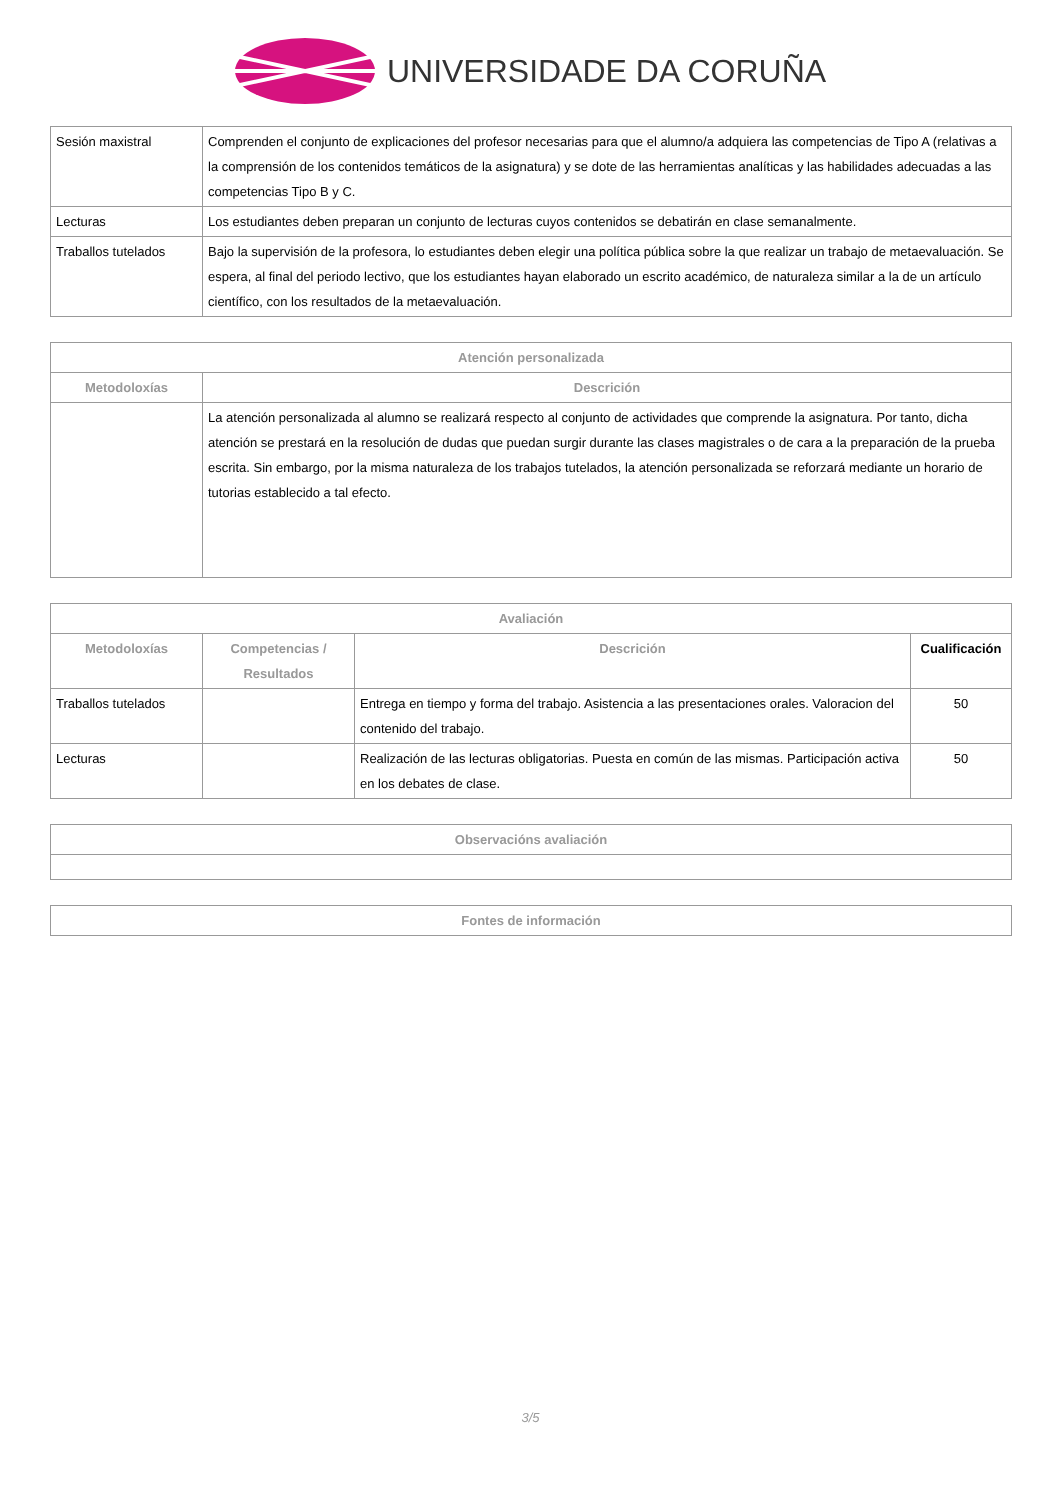UNIVERSIDADE DA CORUÑA
| Sesión maxistral | Comprenden el conjunto de explicaciones del profesor necesarias para que el alumno/a adquiera las competencias de Tipo A (relativas a la comprensión de los contenidos temáticos de la asignatura) y se dote de las herramientas analíticas y las habilidades adecuadas a las competencias Tipo B y C. |
| Lecturas | Los estudiantes deben preparan un conjunto de lecturas cuyos contenidos se debatirán en clase semanalmente. |
| Traballos tutelados | Bajo la supervisión de la profesora, lo estudiantes deben elegir una política pública sobre la que realizar un trabajo de metaevaluación. Se espera, al final del periodo lectivo, que los estudiantes hayan elaborado un escrito académico, de naturaleza similar a la de un artículo científico, con los resultados de la metaevaluación. |
| Atención personalizada | |
| --- | --- |
| Metodoloxías | Descrición |
| | La atención personalizada al alumno se realizará respecto al conjunto de actividades que comprende la asignatura. Por tanto, dicha atención se prestará en la resolución de dudas que puedan surgir durante las clases magistrales o de cara a la preparación de la prueba escrita. Sin embargo, por la misma naturaleza de los trabajos tutelados, la atención personalizada se reforzará mediante un horario de tutorias establecido a tal efecto. |
| Avaliación | | | |
| --- | --- | --- | --- |
| Metodoloxías | Competencias / Resultados | Descrición | Cualificación |
| Traballos tutelados | | Entrega en tiempo y forma del trabajo. Asistencia a las presentaciones orales. Valoracion del contenido del trabajo. | 50 |
| Lecturas | | Realización de las lecturas obligatorias. Puesta en común de las mismas. Participación activa en los debates de clase. | 50 |
| Observacións avaliación |
| --- |
| Fontes de información |
| --- |
3/5